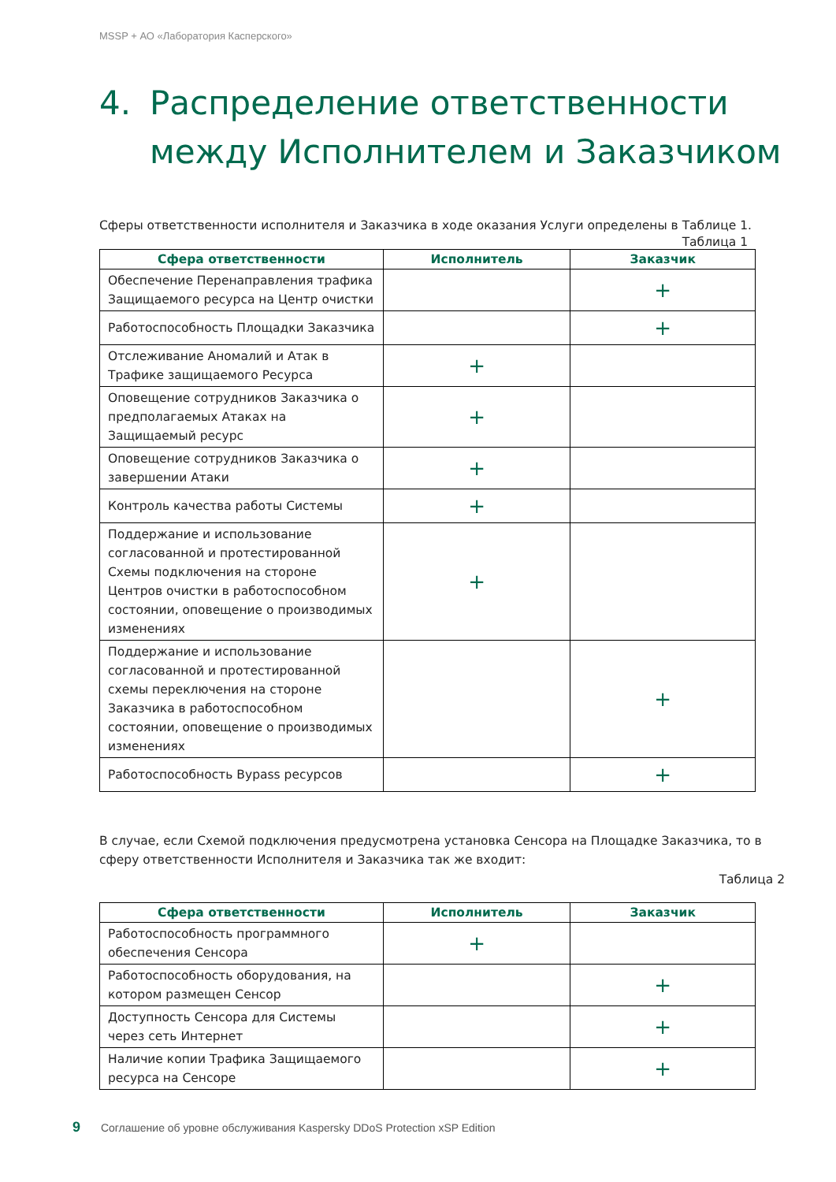MSSP + АО «Лаборатория Касперского»
4. Распределение ответственности между Исполнителем и Заказчиком
Сферы ответственности исполнителя и Заказчика в ходе оказания Услуги определены в Таблице 1.
Таблица 1
| Сфера ответственности | Исполнитель | Заказчик |
| --- | --- | --- |
| Обеспечение Перенаправления трафика Защищаемого ресурса на Центр очистки | | + |
| Работоспособность Площадки Заказчика | | + |
| Отслеживание Аномалий и Атак в Трафике защищаемого Ресурса | + | |
| Оповещение сотрудников Заказчика о предполагаемых Атаках на Защищаемый ресурс | + | |
| Оповещение сотрудников Заказчика о завершении Атаки | + | |
| Контроль качества работы Системы | + | |
| Поддержание и использование согласованной и протестированной Схемы подключения на стороне Центров очистки в работоспособном состоянии, оповещение о производимых изменениях | + | |
| Поддержание и использование согласованной и протестированной схемы переключения на стороне Заказчика в работоспособном состоянии, оповещение о производимых изменениях | | + |
| Работоспособность Bypass ресурсов | | + |
В случае, если Схемой подключения предусмотрена установка Сенсора на Площадке Заказчика, то в сферу ответственности Исполнителя и Заказчика так же входит:
Таблица 2
| Сфера ответственности | Исполнитель | Заказчик |
| --- | --- | --- |
| Работоспособность программного обеспечения Сенсора | + | |
| Работоспособность оборудования, на котором размещен Сенсор | | + |
| Доступность Сенсора для Системы через сеть Интернет | | + |
| Наличие копии Трафика Защищаемого ресурса на Сенсоре | | + |
9 Соглашение об уровне обслуживания Kaspersky DDoS Protection xSP Edition